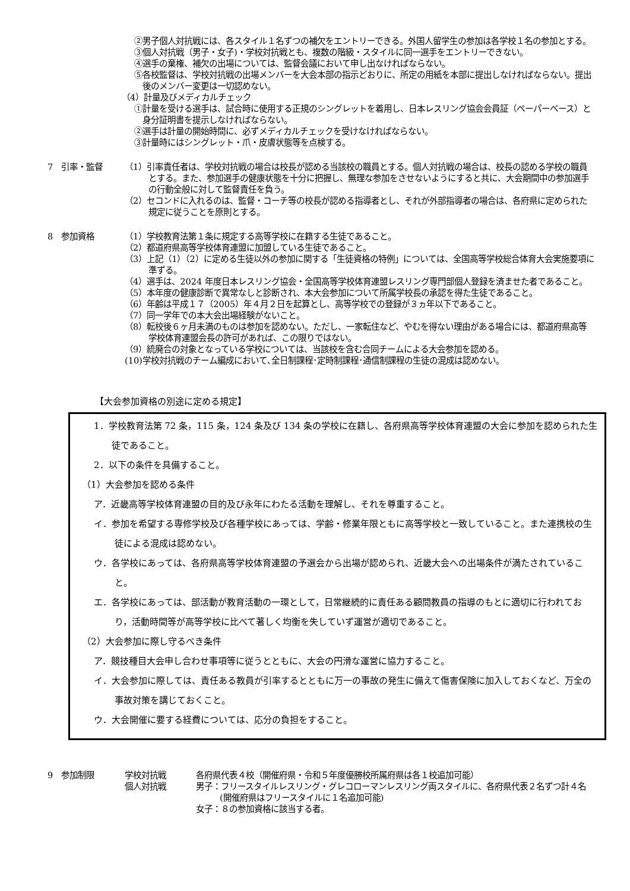②男子個人対抗戦には、各スタイル１名ずつの補欠をエントリーできる。外国人留学生の参加は各学校１名の参加とする。
③個人対抗戦（男子・女子)・学校対抗戦とも、複数の階級・スタイルに同一選手をエントリーできない。
④選手の棄権、補欠の出場については、監督会議において申し出なければならない。
⑤各校監督は、学校対抗戦の出場メンバーを大会本部の指示どおりに、所定の用紙を本部に提出しなければならない。提出後のメンバー変更は一切認めない。
（4）計量及びメディカルチェック
①計量を受ける選手は、試合時に使用する正規のシングレットを着用し、日本レスリング協会会員証（ペーパーベース）と身分証明書を提示しなければならない。
②選手は計量の開始時間に、必ずメディカルチェックを受けなければならない。
③計量時にはシングレット・爪・皮膚状態等を点検する。
7　引率・監督 （1）引率責任者は、学校対抗戦の場合は校長が認める当該校の職員とする。個人対抗戦の場合は、校長の認める学校の職員とする。また、参加選手の健康状態を十分に把握し、無理な参加をさせないようにすると共に、大会期間中の参加選手の行動全般に対して監督責任を負う。
（2）セコンドに入れるのは、監督・コーチ等の校長が認める指導者とし、それが外部指導者の場合は、各府県に定められた規定に従うことを原則とする。
8　参加資格 （1）学校教育法第１条に規定する高等学校に在籍する生徒であること。
（2）都道府県高等学校体育連盟に加盟している生徒であること。
（3）上記（1）（2）に定める生徒以外の参加に関する「生徒資格の特例」については、全国高等学校総合体育大会実施要項に準ずる。
（4）選手は、2024 年度日本レスリング協会・全国高等学校体育連盟レスリング専門部個人登録を済ませた者であること。
（5）本年度の健康診断で異常なしと診断され、本大会参加について所属学校長の承認を得た生徒であること。
（6）年齢は平成１７（2005）年４月２日を起算とし、高等学校での登録が３ヵ年以下であること。
（7）同一学年での本大会出場経験がないこと。
（8）転校後６ヶ月未満のものは参加を認めない。ただし、一家転住など、やむを得ない理由がある場合には、都道府県高等学校体育連盟会長の許可があれば、この限りではない。
（9）統廃合の対象となっている学校については、当該校を含む合同チームによる大会参加を認める。
(10)学校対抗戦のチーム編成において､全日制課程･定時制課程･通信制課程の生徒の混成は認めない｡
【大会参加資格の別途に定める規定】
1．学校教育法第 72 条，115 条，124 条及び 134 条の学校に在籍し、各府県高等学校体育連盟の大会に参加を認められた生徒であること。
2．以下の条件を具備すること。
（1）大会参加を認める条件
ア．近畿高等学校体育連盟の目的及び永年にわたる活動を理解し、それを尊重すること。
イ．参加を希望する専修学校及び各種学校にあっては、学齢・修業年限ともに高等学校と一致していること。また連携校の生徒による混成は認めない。
ウ．各学校にあっては、各府県高等学校体育連盟の予選会から出場が認められ、近畿大会への出場条件が満たされていること。
エ．各学校にあっては、部活動が教育活動の一環として，日常継続的に責任ある顧問教員の指導のもとに適切に行われており，活動時間等が高等学校に比べて著しく均衡を失していず運営が適切であること。
（2）大会参加に際し守るべき条件
ア．競技種目大会申し合わせ事項等に従うとともに、大会の円滑な運営に協力すること。
イ．大会参加に際しては、責任ある教員が引率するとともに万一の事故の発生に備えて傷害保険に加入しておくなど、万全の事故対策を講じておくこと。
ウ．大会開催に要する経費については、応分の負担をすること。
9　参加制限 学校対抗戦 各府県代表４校（開催府県・令和５年度優勝校所属府県は各１校追加可能）
個人対抗戦 男子：フリースタイルレスリング・グレコローマンレスリング両スタイルに、各府県代表２名ずつ計４名
(開催府県はフリースタイルに１名追加可能)
女子：８の参加資格に該当する者。